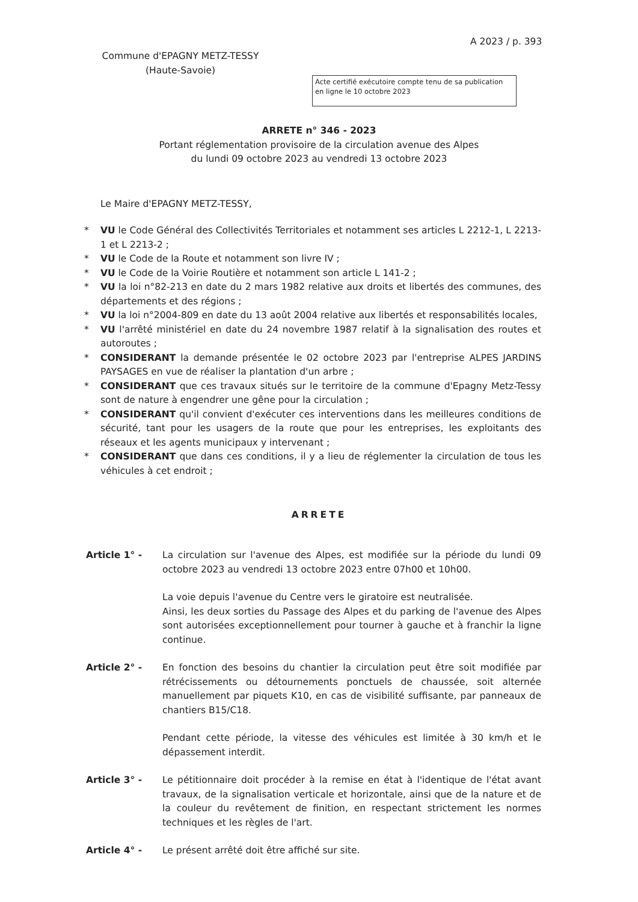A 2023 / p. 393
Commune d'EPAGNY METZ-TESSY
(Haute-Savoie)
Acte certifié exécutoire compte tenu de sa publication en ligne le 10 octobre 2023
ARRETE n° 346 - 2023
Portant réglementation provisoire de la circulation avenue des Alpes
du lundi 09 octobre 2023 au vendredi 13 octobre 2023
Le Maire d'EPAGNY METZ-TESSY,
* VU le Code Général des Collectivités Territoriales et notamment ses articles L 2212-1, L 2213-1 et L 2213-2 ;
* VU le Code de la Route et notamment son livre IV ;
* VU le Code de la Voirie Routière et notamment son article L 141-2 ;
* VU la loi n°82-213 en date du 2 mars 1982 relative aux droits et libertés des communes, des départements et des régions ;
* VU la loi n°2004-809 en date du 13 août 2004 relative aux libertés et responsabilités locales,
* VU l'arrêté ministériel en date du 24 novembre 1987 relatif à la signalisation des routes et autoroutes ;
* CONSIDERANT la demande présentée le 02 octobre 2023 par l'entreprise ALPES JARDINS PAYSAGES en vue de réaliser la plantation d'un arbre ;
* CONSIDERANT que ces travaux situés sur le territoire de la commune d'Epagny Metz-Tessy sont de nature à engendrer une gêne pour la circulation ;
* CONSIDERANT qu'il convient d'exécuter ces interventions dans les meilleures conditions de sécurité, tant pour les usagers de la route que pour les entreprises, les exploitants des réseaux et les agents municipaux y intervenant ;
* CONSIDERANT que dans ces conditions, il y a lieu de réglementer la circulation de tous les véhicules à cet endroit ;
ARRETE
Article 1° - La circulation sur l'avenue des Alpes, est modifiée sur la période du lundi 09 octobre 2023 au vendredi 13 octobre 2023 entre 07h00 et 10h00.
La voie depuis l'avenue du Centre vers le giratoire est neutralisée.
Ainsi, les deux sorties du Passage des Alpes et du parking de l'avenue des Alpes sont autorisées exceptionnellement pour tourner à gauche et à franchir la ligne continue.
Article 2° - En fonction des besoins du chantier la circulation peut être soit modifiée par rétrécissements ou détournements ponctuels de chaussée, soit alternée manuellement par piquets K10, en cas de visibilité suffisante, par panneaux de chantiers B15/C18.
Pendant cette période, la vitesse des véhicules est limitée à 30 km/h et le dépassement interdit.
Article 3° - Le pétitionnaire doit procéder à la remise en état à l'identique de l'état avant travaux, de la signalisation verticale et horizontale, ainsi que de la nature et de la couleur du revêtement de finition, en respectant strictement les normes techniques et les règles de l'art.
Article 4° - Le présent arrêté doit être affiché sur site.